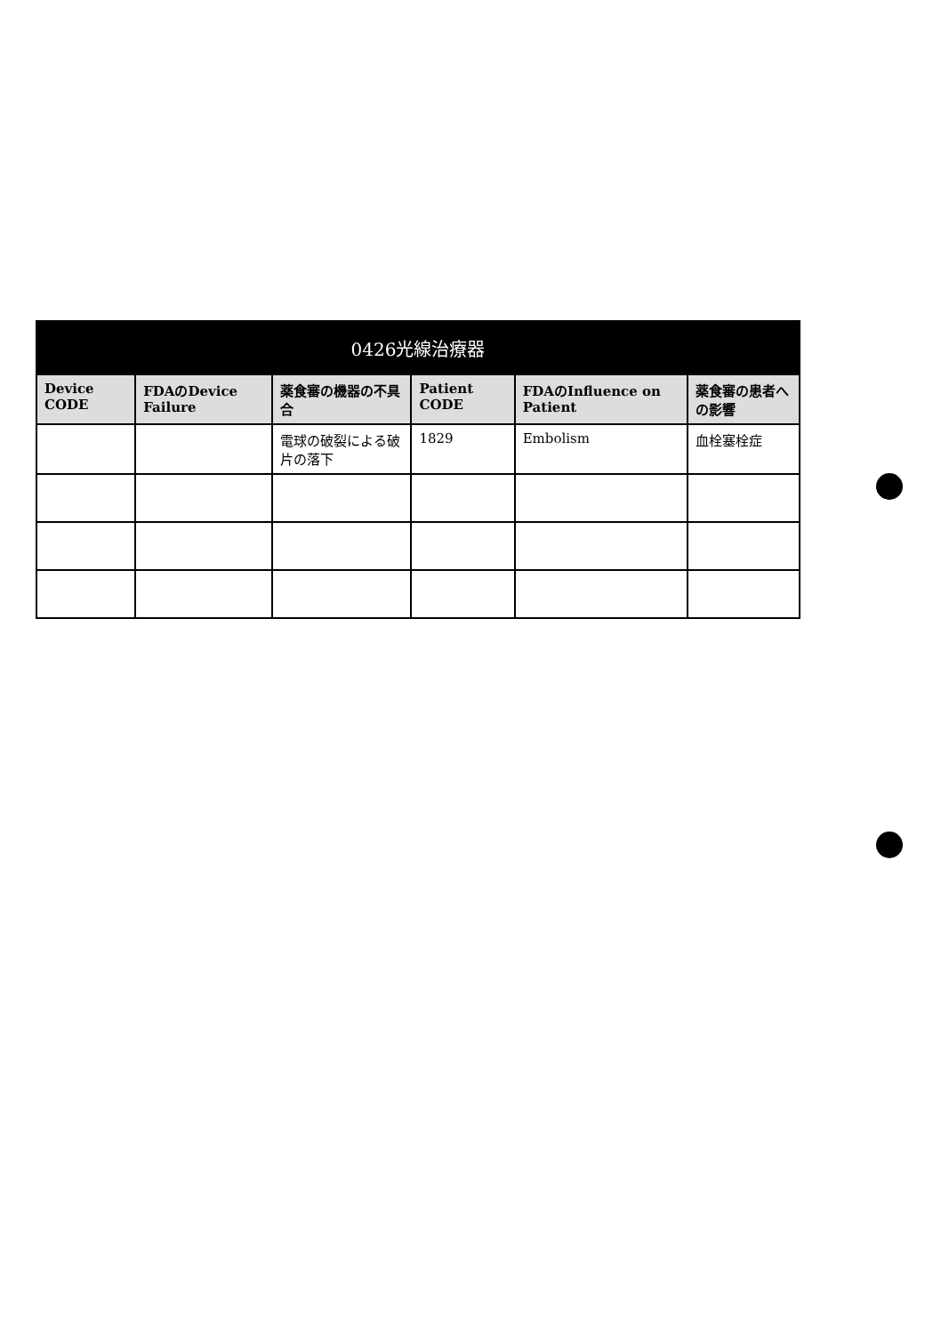| 0426光線治療器 | | | | | |
| --- | --- | --- | --- | --- | --- |
| Device CODE | FDAのDevice Failure | 薬食審の機器の不具合 | Patient CODE | FDAのInfluence on Patient | 薬食審の患者への影響 |
| | | 電球の破裂による破片の落下 | 1829 | Embolism | 血栓塞栓症 |